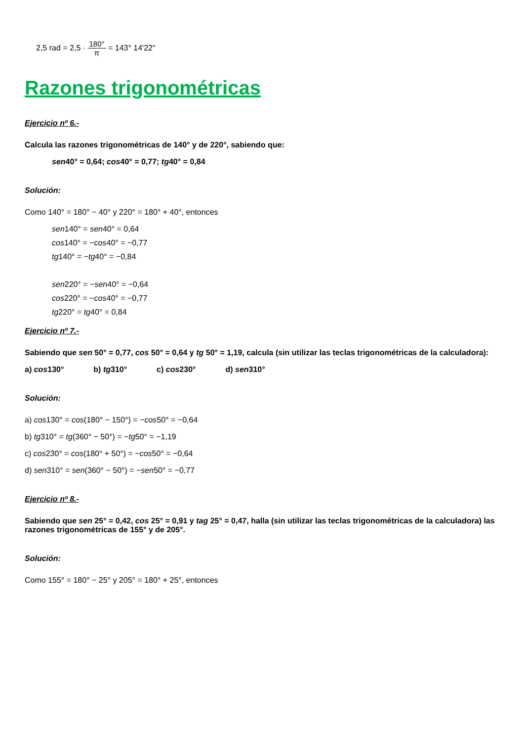2,5 rad = 2,5 · 180° π = 143° 14'22"
Razones trigonométricas
Ejercicio nº 6.-
Calcula las razones trigonométricas de 140° y de 220°, sabiendo que:
sen40° = 0,64; cos40° = 0,77; tg40° = 0,84
Solución:
Como 140° = 180° − 40° y 220° = 180° + 40°, entonces
sen140° = sen40° = 0,64
cos140° = −cos40° = −0,77
tg140° = −tg40° = −0,84
sen220° = −sen40° = −0,64
cos220° = −cos40° = −0,77
tg220° = tg40° = 0,84
Ejercicio nº 7.-
Sabiendo que sen 50° = 0,77, cos 50° = 0,64 y tg 50° = 1,19, calcula (sin utilizar las teclas trigonométricas de la calculadora):
a) cos130° b) tg310° c) cos230° d) sen310°
Solución:
a) cos130° = cos(180° − 150°) = −cos50° = −0,64
b) tg310° = tg(360° − 50°) = −tg50° = −1,19
c) cos230° = cos(180° + 50°) = −cos50° = −0,64
d) sen310° = sen(360° − 50°) = −sen50° = −0,77
Ejercicio nº 8.-
Sabiendo que sen 25° = 0,42, cos 25° = 0,91 y tag 25° = 0,47, halla (sin utilizar las teclas trigonométricas de la calculadora) las razones trigonométricas de 155° y de 205°.
Solución:
Como 155° = 180° − 25° y 205° = 180° + 25°, entonces